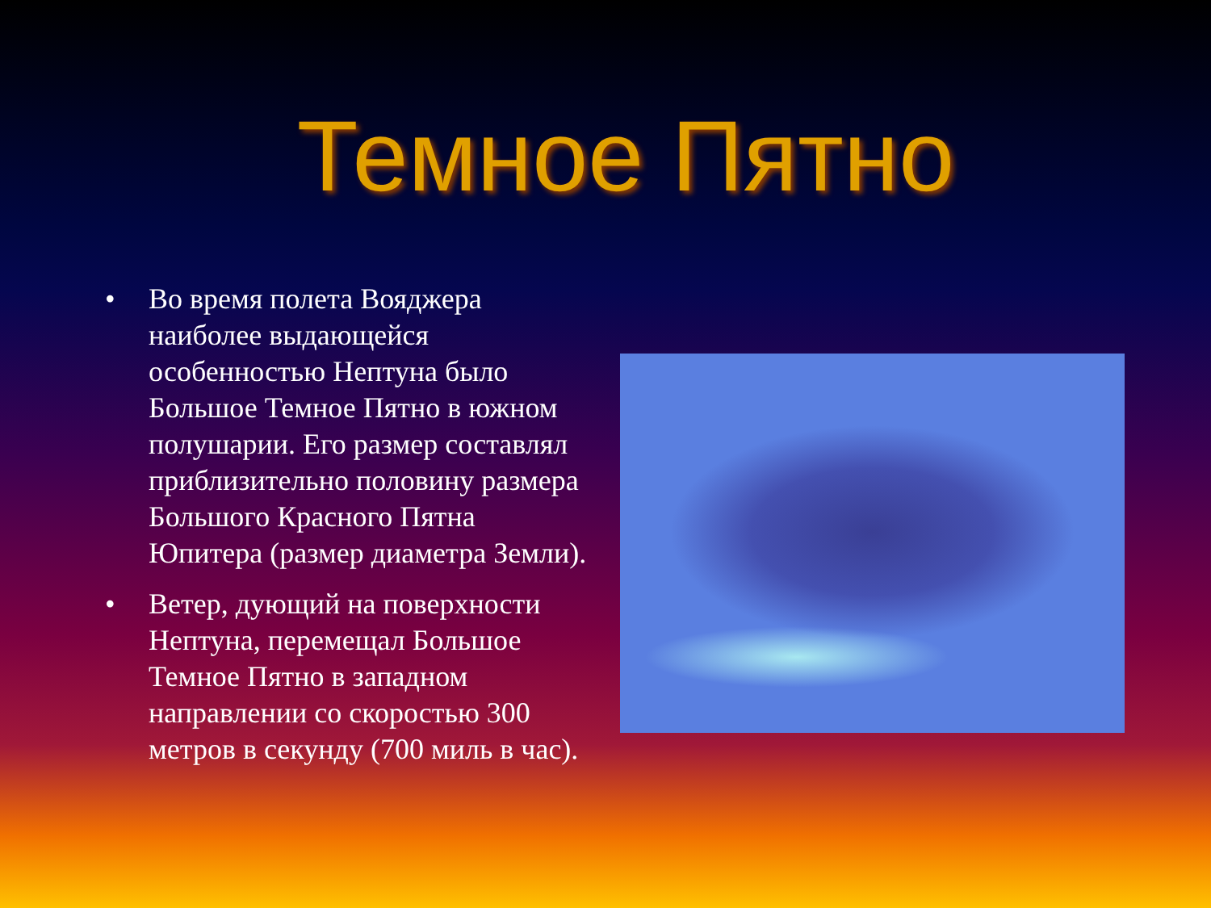Темное Пятно
• Во время полета Вояджера наиболее выдающейся особенностью Нептуна было Большое Темное Пятно в южном полушарии. Его размер составлял приблизительно половину размера Большого Красного Пятна Юпитера (размер диаметра Земли).
• Ветер, дующий на поверхности Нептуна, перемещал Большое Темное Пятно в западном направлении со скоростью 300 метров в секунду (700 миль в час).